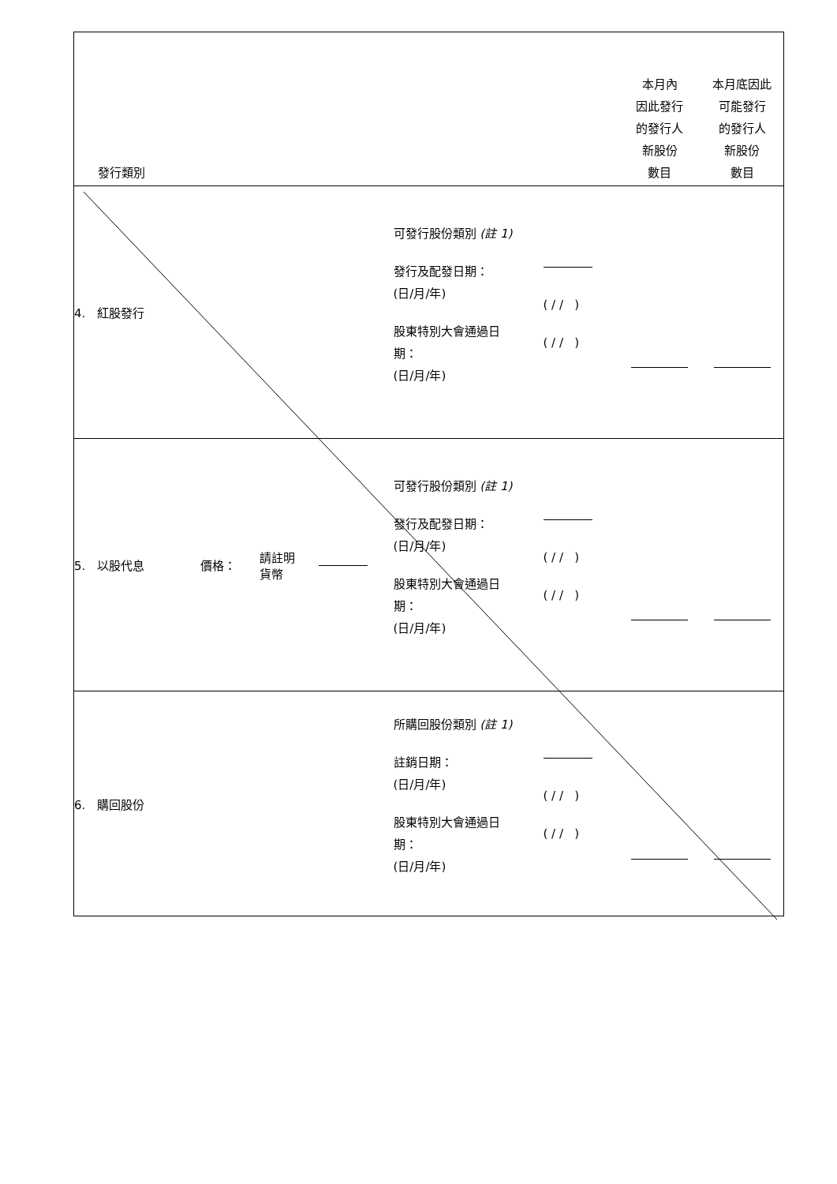| 發行類別 | | | | | | 本月內 因此發行 的發行人 新股份 數目 | 本月底因此 可能發行 的發行人 新股份 數目 |
| --- | --- | --- | --- | --- | --- | --- | --- |
| 4. 紅股發行 | | | | 可發行股份類別 (註 1) 發行及配發日期： (日/月/年) 股東特別大會通過日 期： (日/月/年) | ( / / ) ( / / ) | | |
| 5. 以股代息 | 價格： | 請註明 貨幣 | | 可發行股份類別 (註 1) 發行及配發日期： (日/月/年) 股東特別大會通過日 期： (日/月/年) | ( / / ) ( / / ) | | |
| 6. 購回股份 | | | | 所購回股份類別 (註 1) 註銷日期： (日/月/年) 股東特別大會通過日 期： (日/月/年) | ( / / ) ( / / ) | | |